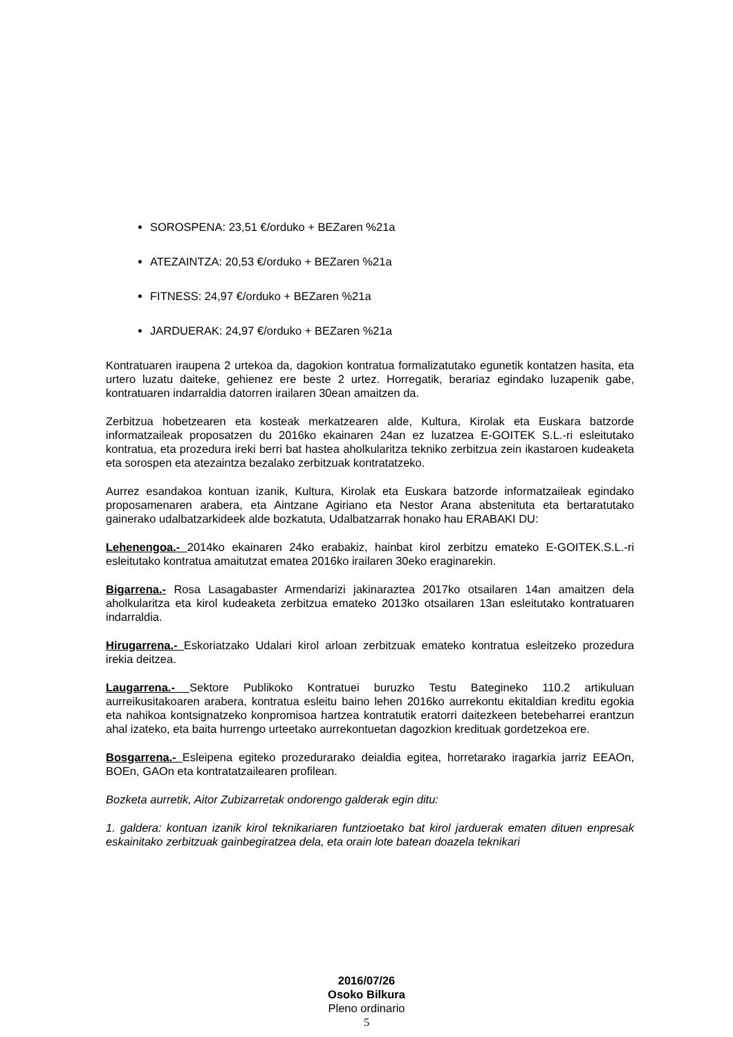SOROSPENA: 23,51 €/orduko + BEZaren %21a
ATEZAINTZA: 20,53 €/orduko + BEZaren %21a
FITNESS: 24,97 €/orduko + BEZaren %21a
JARDUERAK: 24,97 €/orduko + BEZaren %21a
Kontratuaren iraupena 2 urtekoa da, dagokion kontratua formalizatutako egunetik kontatzen hasita, eta urtero luzatu daiteke, gehienez ere beste 2 urtez. Horregatik, berariaz egindako luzapenik gabe, kontratuaren indarraldia datorren irailaren 30ean amaitzen da.
Zerbitzua hobetzearen eta kosteak merkatzearen alde, Kultura, Kirolak eta Euskara batzorde informatzaileak proposatzen du 2016ko ekainaren 24an ez luzatzea E-GOITEK S.L.-ri esleitutako kontratua, eta prozedura ireki berri bat hastea aholkularitza tekniko zerbitzua zein ikastaroen kudeaketa eta sorospen eta atezaintza bezalako zerbitzuak kontratatzeko.
Aurrez esandakoa kontuan izanik, Kultura, Kirolak eta Euskara batzorde informatzaileak egindako proposamenaren arabera, eta Aintzane Agiriano eta Nestor Arana abstenituta eta bertaratutako gainerako udalbatzarkideek alde bozkatuta, Udalbatzarrak honako hau ERABAKI DU:
Lehenengoa.- 2014ko ekainaren 24ko erabakiz, hainbat kirol zerbitzu emateko E-GOITEK.S.L.-ri esleitutako kontratua amaitutzat ematea 2016ko irailaren 30eko eraginarekin.
Bigarrena.- Rosa Lasagabaster Armendarizi jakinaraztea 2017ko otsailaren 14an amaitzen dela aholkularitza eta kirol kudeaketa zerbitzua emateko 2013ko otsailaren 13an esleitutako kontratuaren indarraldia.
Hirugarrena.- Eskoriatzako Udalari kirol arloan zerbitzuak emateko kontratua esleitzeko prozedura irekia deitzea.
Laugarrena.- Sektore Publikoko Kontratuei buruzko Testu Bategineko 110.2 artikuluan aurreikusitakoaren arabera, kontratua esleitu baino lehen 2016ko aurrekontu ekitaldian kreditu egokia eta nahikoa kontsignatzeko konpromisoa hartzea kontratutik eratorri daitezkeen betebeharrei erantzun ahal izateko, eta baita hurrengo urteetako aurrekontuetan dagozkion kredituak gordetzekoa ere.
Bosgarrena.- Esleipena egiteko prozedurarako deialdia egitea, horretarako iragarkia jarriz EEAOn, BOEn, GAOn eta kontratatzailearen profilean.
Bozketa aurretik, Aitor Zubizarretak ondorengo galderak egin ditu:
1. galdera: kontuan izanik kirol teknikariaren funtzioetako bat kirol jarduerak ematen dituen enpresak eskainitako zerbitzuak gainbegiratzea dela, eta orain lote batean doazela teknikari
2016/07/26
Osoko Bilkura
Pleno ordinario
5